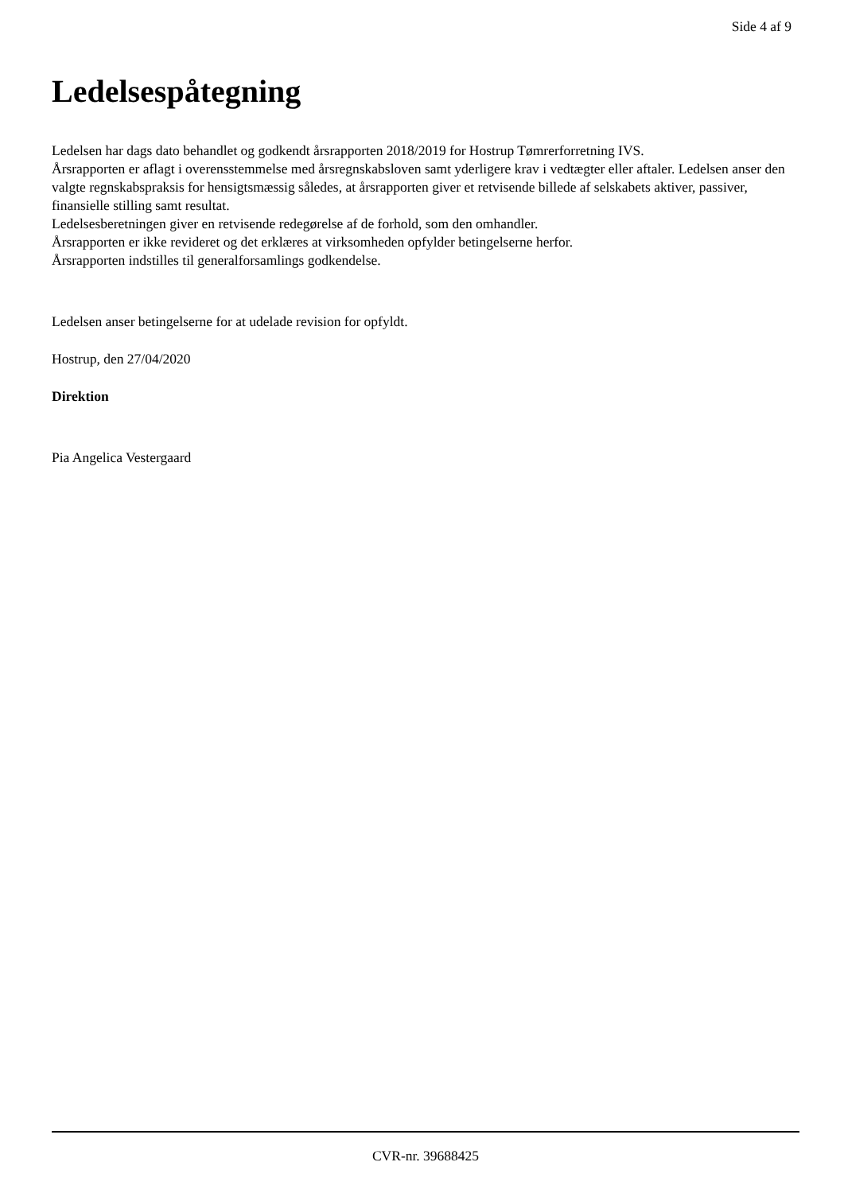Side 4 af 9
Ledelsespåtegning
Ledelsen har dags dato behandlet og godkendt årsrapporten 2018/2019 for Hostrup Tømrerforretning IVS.
Årsrapporten er aflagt i overensstemmelse med årsregnskabsloven samt yderligere krav i vedtægter eller aftaler. Ledelsen anser den valgte regnskabspraksis for hensigtsmæssig således, at årsrapporten giver et retvisende billede af selskabets aktiver, passiver, finansielle stilling samt resultat.
Ledelsesberetningen giver en retvisende redegørelse af de forhold, som den omhandler.
Årsrapporten er ikke revideret og det erklæres at virksomheden opfylder betingelserne herfor.
Årsrapporten indstilles til generalforsamlings godkendelse.
Ledelsen anser betingelserne for at udelade revision for opfyldt.
Hostrup, den 27/04/2020
Direktion
Pia Angelica Vestergaard
CVR-nr. 39688425